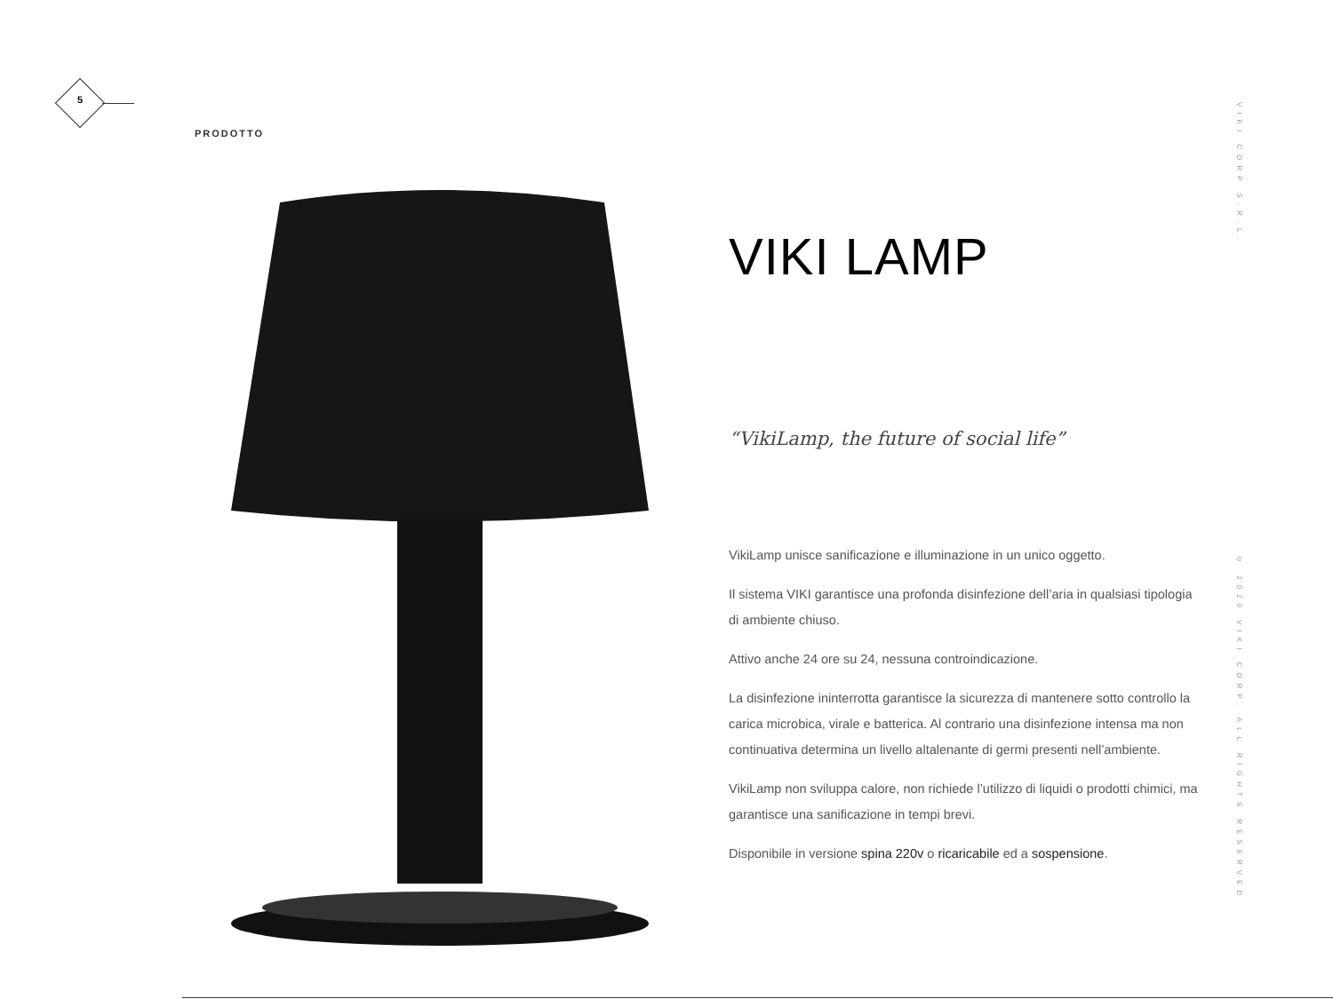5
PRODOTTO
VIKI LAMP
“VikiLamp, the future of social life”
VikiLamp unisce sanificazione e illuminazione in un unico oggetto.
Il sistema VIKI garantisce una profonda disinfezione dell’aria in qualsiasi tipologia di ambiente chiuso.
Attivo anche 24 ore su 24, nessuna controindicazione.
La disinfezione ininterrotta garantisce la sicurezza di mantenere sotto controllo la carica microbica, virale e batterica. Al contrario una disinfezione intensa ma non continuativa determina un livello altalenante di germi presenti nell’ambiente.
VikiLamp non sviluppa calore, non richiede l’utilizzo di liquidi o prodotti chimici, ma garantisce una sanificazione in tempi brevi.
Disponibile in versione spina 220v o ricaricabile ed a sospensione.
VIKI CORP S.R.L.
© 2020 VIKI CORP. ALL RIGHTS RESERVED